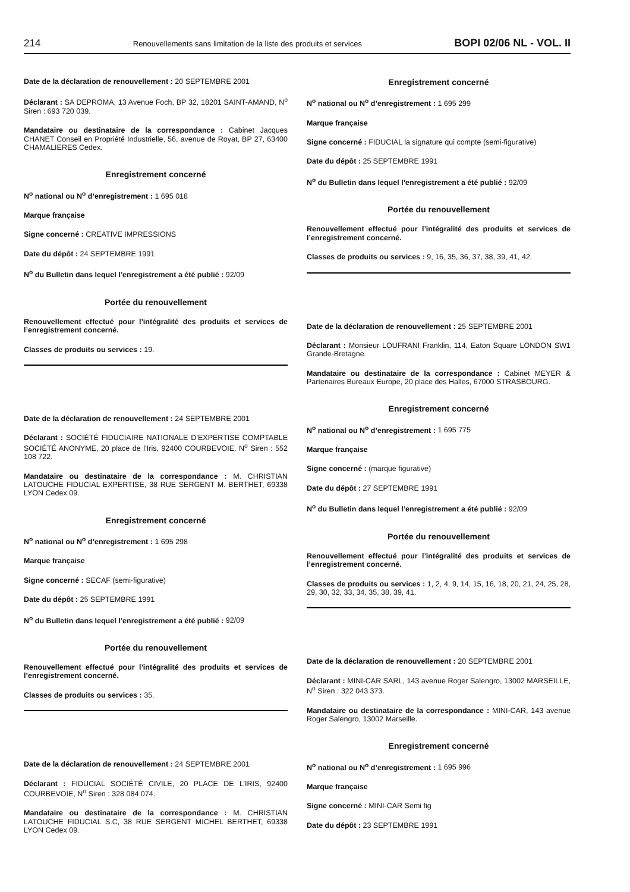214 Renouvellements sans limitation de la liste des produits et services BOPI 02/06 NL - VOL. II
Date de la déclaration de renouvellement : 20 SEPTEMBRE 2001
Déclarant : SA DEPROMA, 13 Avenue Foch, BP 32, 18201 SAINT-AMAND, N<sup>o</sup> Siren : 693 720 039.
Mandataire ou destinataire de la correspondance : Cabinet Jacques CHANET Conseil en Propriété Industrielle, 56, avenue de Royat, BP 27, 63400 CHAMALIERES Cedex.
Enregistrement concerné
N<sup>o</sup> national ou N<sup>o</sup> d’enregistrement : 1 695 018
Marque française
Signe concerné : CREATIVE IMPRESSIONS
Date du dépôt : 24 SEPTEMBRE 1991
N<sup>o</sup> du Bulletin dans lequel l’enregistrement a été publié : 92/09
Portée du renouvellement
Renouvellement effectué pour l’intégralité des produits et services de l’enregistrement concerné.
Classes de produits ou services : 19.
Date de la déclaration de renouvellement : 24 SEPTEMBRE 2001
Déclarant : SOCIÉTÉ FIDUCIAIRE NATIONALE D’EXPERTISE COMPTABLE SOCIÉTÉ ANONYME, 20 place de l’Iris, 92400 COURBEVOIE, N<sup>o</sup> Siren : 552 108 722.
Mandataire ou destinataire de la correspondance : M. CHRISTIAN LATOUCHE FIDUCIAL EXPERTISE, 38 RUE SERGENT M. BERTHET, 69338 LYON Cedex 09.
Enregistrement concerné
N<sup>o</sup> national ou N<sup>o</sup> d’enregistrement : 1 695 298
Marque française
Signe concerné : SECAF (semi-figurative)
Date du dépôt : 25 SEPTEMBRE 1991
N<sup>o</sup> du Bulletin dans lequel l’enregistrement a été publié : 92/09
Portée du renouvellement
Renouvellement effectué pour l’intégralité des produits et services de l’enregistrement concerné.
Classes de produits ou services : 35.
Date de la déclaration de renouvellement : 24 SEPTEMBRE 2001
Déclarant : FIDUCIAL SOCIÉTÉ CIVILE, 20 PLACE DE L’IRIS, 92400 COURBEVOIE, N<sup>o</sup> Siren : 328 084 074.
Mandataire ou destinataire de la correspondance : M. CHRISTIAN LATOUCHE FIDUCIAL S.C, 38 RUE SERGENT MICHEL BERTHET, 69338 LYON Cedex 09.
Enregistrement concerné
N<sup>o</sup> national ou N<sup>o</sup> d’enregistrement : 1 695 299
Marque française
Signe concerné : FIDUCIAL la signature qui compte (semi-figurative)
Date du dépôt : 25 SEPTEMBRE 1991
N<sup>o</sup> du Bulletin dans lequel l’enregistrement a été publié : 92/09
Portée du renouvellement
Renouvellement effectué pour l’intégralité des produits et services de l’enregistrement concerné.
Classes de produits ou services : 9, 16, 35, 36, 37, 38, 39, 41, 42.
Date de la déclaration de renouvellement : 25 SEPTEMBRE 2001
Déclarant : Monsieur LOUFRANI Franklin, 114, Eaton Square LONDON SW1 Grande-Bretagne.
Mandataire ou destinataire de la correspondance : Cabinet MEYER & Partenaires Bureaux Europe, 20 place des Halles, 67000 STRASBOURG.
Enregistrement concerné
N<sup>o</sup> national ou N<sup>o</sup> d’enregistrement : 1 695 775
Marque française
Signe concerné : (marque figurative)
Date du dépôt : 27 SEPTEMBRE 1991
N<sup>o</sup> du Bulletin dans lequel l’enregistrement a été publié : 92/09
Portée du renouvellement
Renouvellement effectué pour l’intégralité des produits et services de l’enregistrement concerné.
Classes de produits ou services : 1, 2, 4, 9, 14, 15, 16, 18, 20, 21, 24, 25, 28, 29, 30, 32, 33, 34, 35, 38, 39, 41.
Date de la déclaration de renouvellement : 20 SEPTEMBRE 2001
Déclarant : MINI-CAR SARL, 143 avenue Roger Salengro, 13002 MARSEILLE, N<sup>o</sup> Siren : 322 043 373.
Mandataire ou destinataire de la correspondance : MINI-CAR, 143 avenue Roger Salengro, 13002 Marseille.
Enregistrement concerné
N<sup>o</sup> national ou N<sup>o</sup> d’enregistrement : 1 695 996
Marque française
Signe concerné : MINI-CAR Semi fig
Date du dépôt : 23 SEPTEMBRE 1991